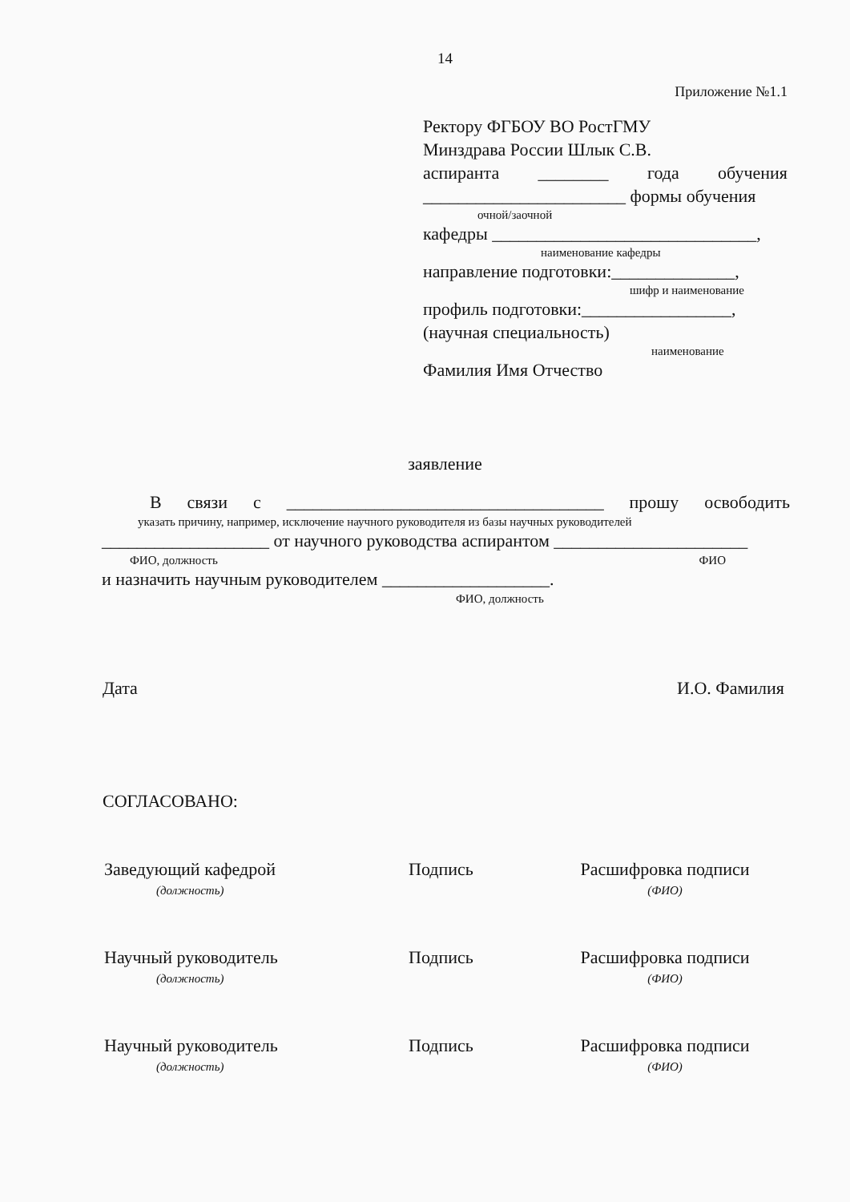14
Приложение №1.1
Ректору ФГБОУ ВО РостГМУ
Минздрава России Шлык С.В.
аспиранта ________ года обучения
_______________________ формы обучения
очной/заочной
кафедры ______________________________,
наименование кафедры
направление подготовки:______________,
шифр и наименование
профиль подготовки:_________________,
(научная специальность)
наименование
Фамилия Имя Отчество
заявление
В связи с ____________________________________ прошу освободить
указать причину, например, исключение научного руководителя из базы научных руководителей
___________________ от научного руководства аспирантом ______________________
ФИО, должность ФИО
и назначить научным руководителем ___________________.
ФИО, должность
Дата И.О. Фамилия
СОГЛАСОВАНО:
Заведующий кафедрой
(должность)
Подпись Расшифровка подписи
(ФИО)
Научный руководитель
(должность)
Подпись Расшифровка подписи
(ФИО)
Научный руководитель
(должность)
Подпись Расшифровка подписи
(ФИО)